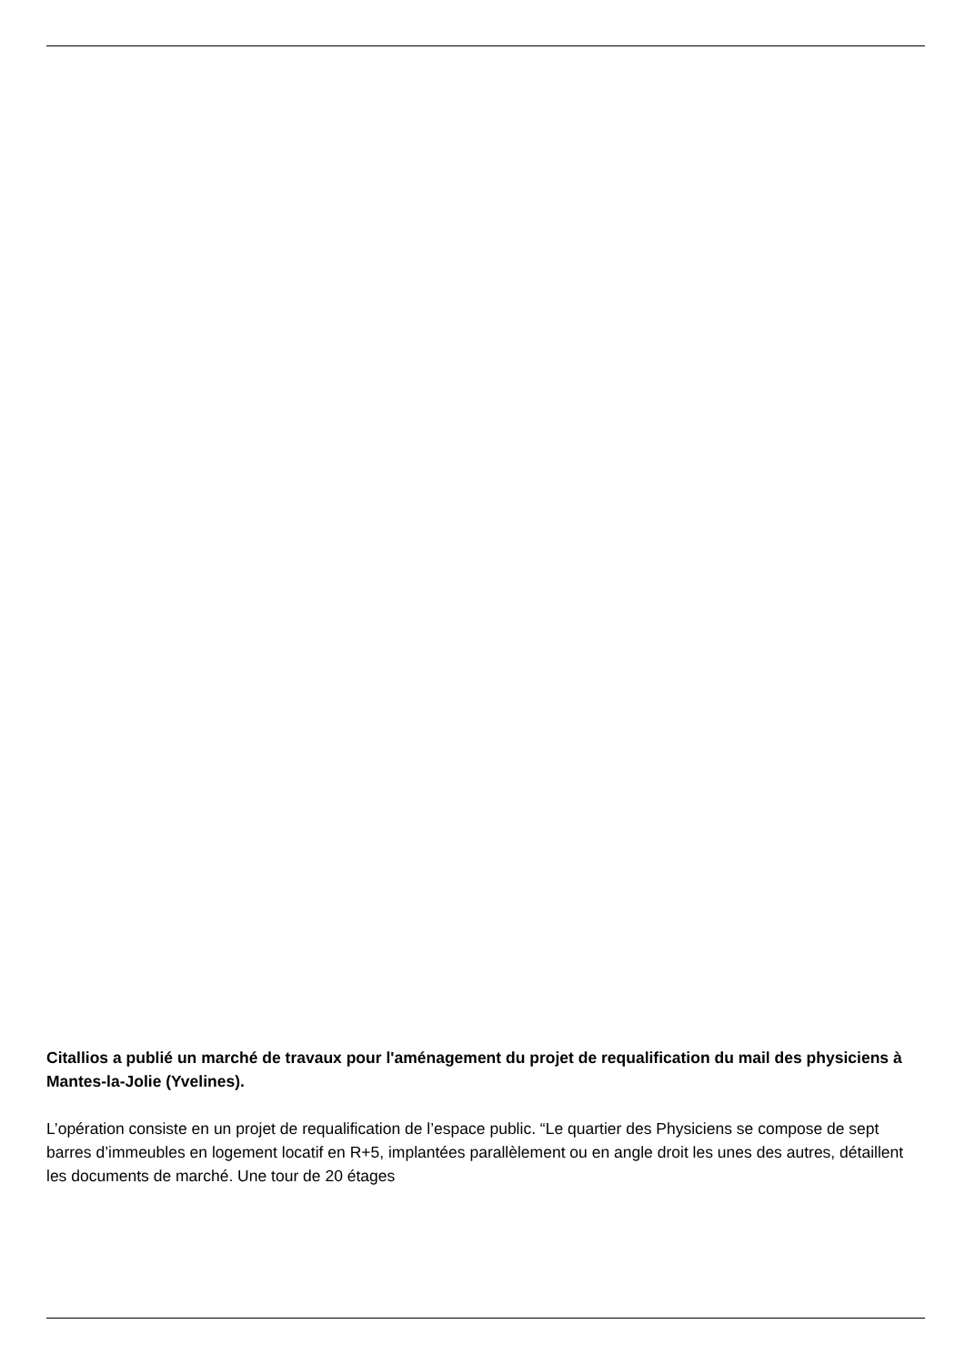Citallios a publié un marché de travaux pour l'aménagement du projet de requalification du mail des physiciens à Mantes-la-Jolie (Yvelines).
L’opération consiste en un projet de requalification de l’espace public. “Le quartier des Physiciens se compose de sept barres d’immeubles en logement locatif en R+5, implantées parallèlement ou en angle droit les unes des autres, détaillent les documents de marché. Une tour de 20 étages